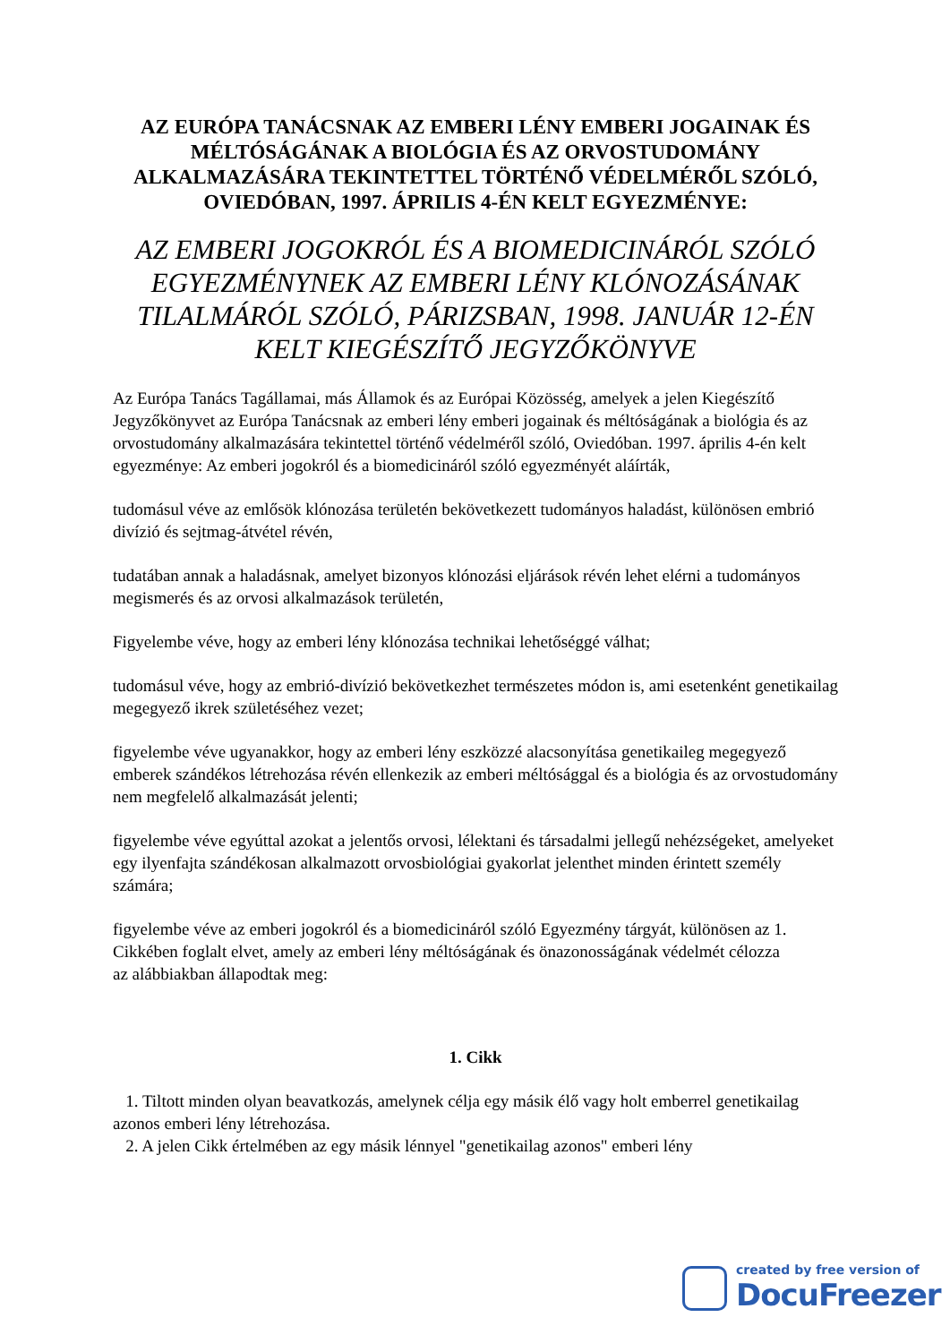AZ EURÓPA TANÁCSNAK AZ EMBERI LÉNY EMBERI JOGAINAK ÉS MÉLTÓSÁGÁNAK A BIOLÓGIA ÉS AZ ORVOSTUDOMÁNY ALKALMAZÁSÁRA TEKINTETTEL TÖRTÉNŐ VÉDELMÉRŐL SZÓLÓ, OVIEDÓBAN, 1997. ÁPRILIS 4-ÉN KELT EGYEZMÉNYE:
AZ EMBERI JOGOKRÓL ÉS A BIOMEDICINÁRÓL SZÓLÓ EGYEZMÉNYNEK AZ EMBERI LÉNY KLÓNOZÁSÁNAK TILALMÁRÓL SZÓLÓ, PÁRIZSBAN, 1998. JANUÁR 12-ÉN KELT KIEGÉSZÍTŐ JEGYZŐKÖNYVE
Az Európa Tanács Tagállamai, más Államok és az Európai Közösség, amelyek a jelen Kiegészítő Jegyzőkönyvet az Európa Tanácsnak az emberi lény emberi jogainak és méltóságának a biológia és az orvostudomány alkalmazására tekintettel történő védelméről szóló, Oviedóban. 1997. április 4-én kelt egyezménye: Az emberi jogokról és a biomedicináról szóló egyezményét aláírták,
tudomásul véve az emlősök klónozása területén bekövetkezett tudományos haladást, különösen embrió divízió és sejtmag-átvétel révén,
tudatában annak a haladásnak, amelyet bizonyos klónozási eljárások révén lehet elérni a tudományos megismerés és az orvosi alkalmazások területén,
Figyelembe véve, hogy az emberi lény klónozása technikai lehetőséggé válhat;
tudomásul véve, hogy az embrió-divízió bekövetkezhet természetes módon is, ami esetenként genetikailag megegyező ikrek születéséhez vezet;
figyelembe véve ugyanakkor, hogy az emberi lény eszközzé alacsonyítása genetikaileg megegyező emberek szándékos létrehozása révén ellenkezik az emberi méltósággal és a biológia és az orvostudomány nem megfelelő alkalmazását jelenti;
figyelembe véve egyúttal azokat a jelentős orvosi, lélektani és társadalmi jellegű nehézségeket, amelyeket egy ilyenfajta szándékosan alkalmazott orvosbiológiai gyakorlat jelenthet minden érintett személy számára;
figyelembe véve az emberi jogokról és a biomedicináról szóló Egyezmény tárgyát, különösen az 1. Cikkében foglalt elvet, amely az emberi lény méltóságának és önazonosságának védelmét célozza
az alábbiakban állapodtak meg:
1. Cikk
1. Tiltott minden olyan beavatkozás, amelynek célja egy másik élő vagy holt emberrel genetikailag azonos emberi lény létrehozása.
2. A jelen Cikk értelmében az egy másik lénnyel "genetikailag azonos" emberi lény
created by free version of
DocuFreezer